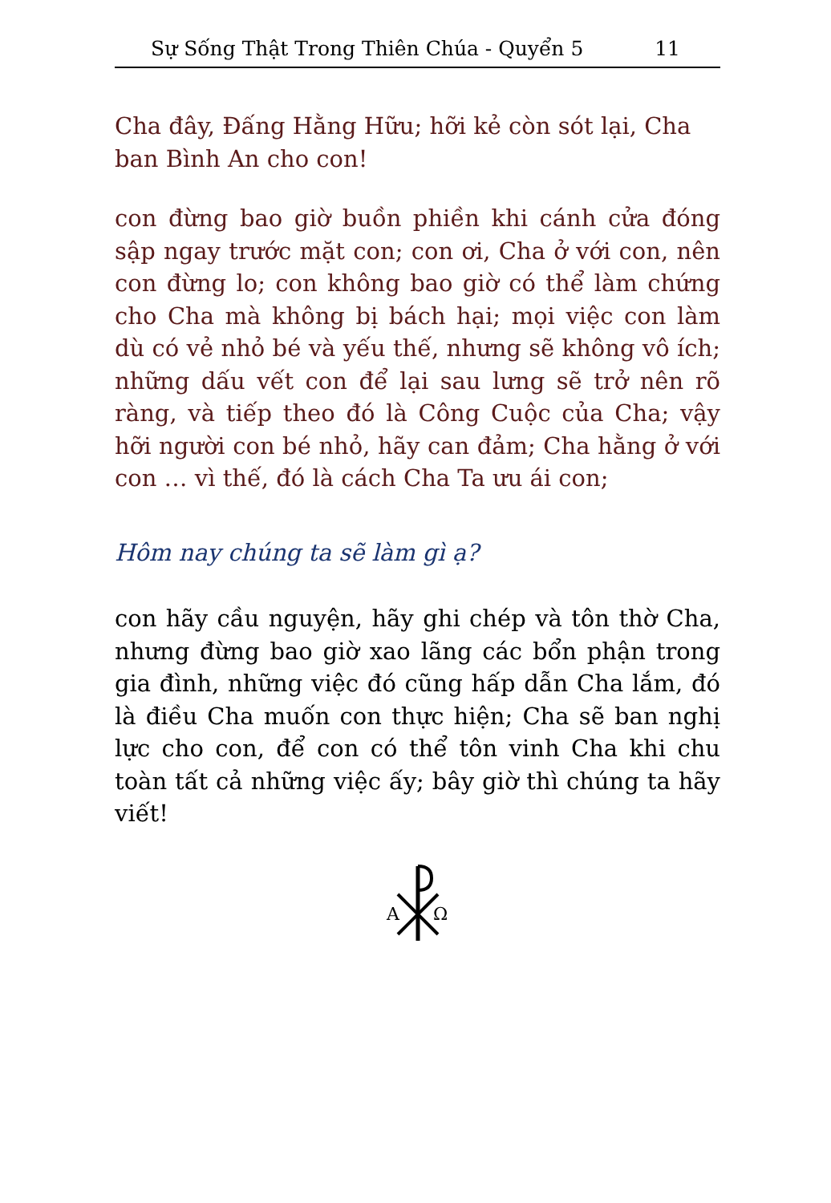Sự Sống Thật Trong Thiên Chúa - Quyển 5 11
Cha đây, Đấng Hằng Hữu; hỡi kẻ còn sót lại, Cha ban Bình An cho con!
con đừng bao giờ buồn phiền khi cánh cửa đóng sập ngay trước mặt con; con ơi, Cha ở với con, nên con đừng lo; con không bao giờ có thể làm chứng cho Cha mà không bị bách hại; mọi việc con làm dù có vẻ nhỏ bé và yếu thế, nhưng sẽ không vô ích; những dấu vết con để lại sau lưng sẽ trở nên rõ ràng, và tiếp theo đó là Công Cuộc của Cha; vậy hỡi người con bé nhỏ, hãy can đảm; Cha hằng ở với con … vì thế, đó là cách Cha Ta ưu ái con;
Hôm nay chúng ta sẽ làm gì ạ?
con hãy cầu nguyện, hãy ghi chép và tôn thờ Cha, nhưng đừng bao giờ xao lãng các bổn phận trong gia đình, những việc đó cũng hấp dẫn Cha lắm, đó là điều Cha muốn con thực hiện; Cha sẽ ban nghị lực cho con, để con có thể tôn vinh Cha khi chu toàn tất cả những việc ấy; bây giờ thì chúng ta hãy viết!
Α
Ω